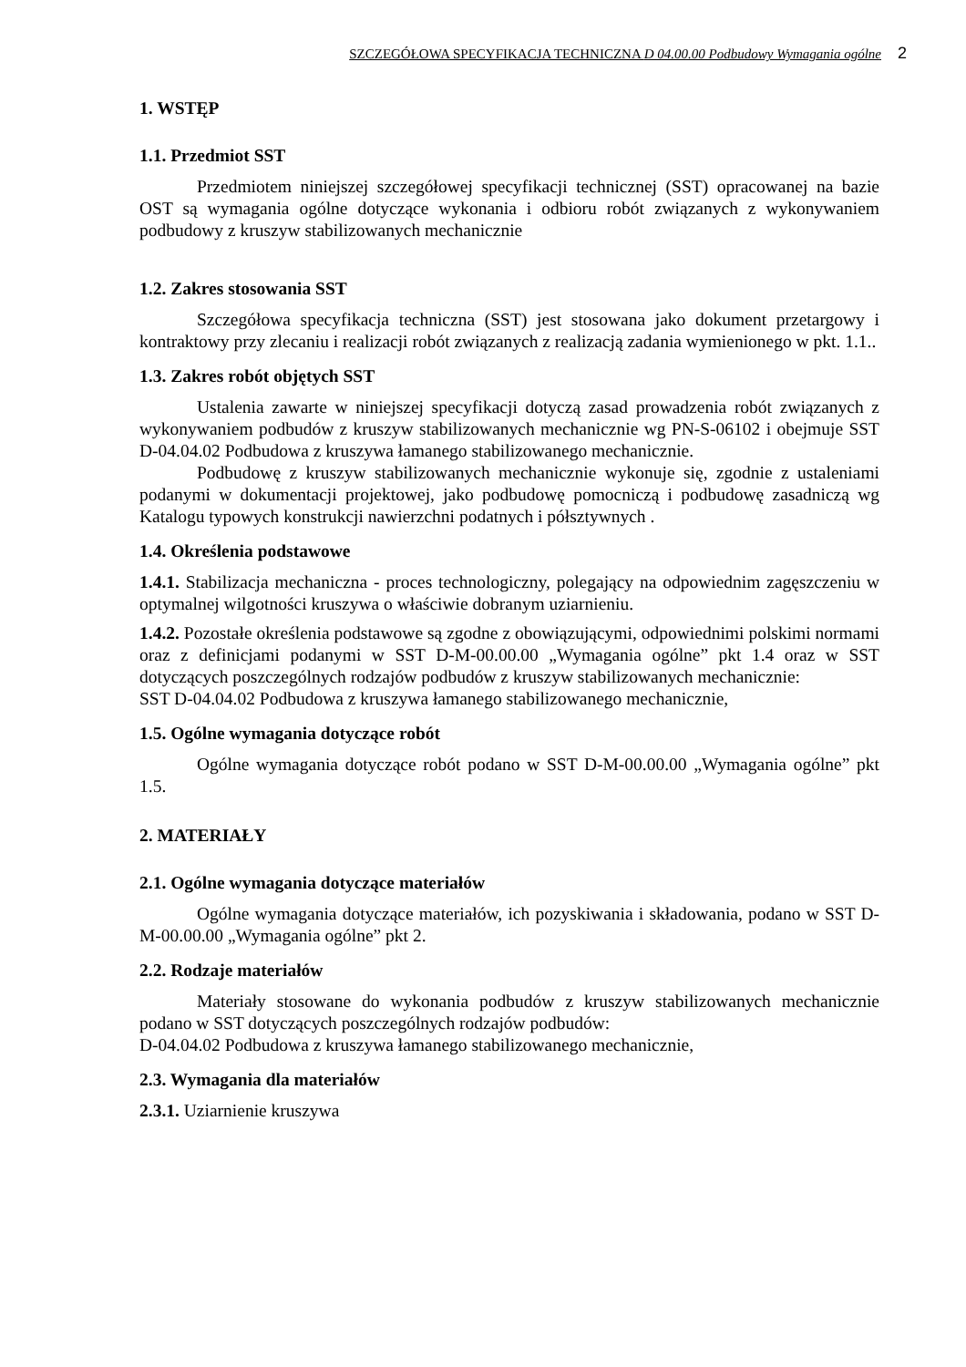SZCZEGÓŁOWA SPECYFIKACJA TECHNICZNA D 04.00.00 Podbudowy Wymagania ogólne 2
1. WSTĘP
1.1. Przedmiot SST
Przedmiotem niniejszej szczegółowej specyfikacji technicznej (SST) opracowanej na bazie OST są wymagania ogólne dotyczące wykonania i odbioru robót związanych z wykonywaniem podbudowy z kruszyw stabilizowanych mechanicznie
1.2. Zakres stosowania SST
Szczegółowa specyfikacja techniczna (SST) jest stosowana jako dokument przetargowy i kontraktowy przy zlecaniu i realizacji robót związanych z realizacją zadania wymienionego w pkt. 1.1..
1.3. Zakres robót objętych SST
Ustalenia zawarte w niniejszej specyfikacji dotyczą zasad prowadzenia robót związanych z wykonywaniem podbudów z kruszyw stabilizowanych mechanicznie wg PN-S-06102 i obejmuje SST D-04.04.02 Podbudowa z kruszywa łamanego stabilizowanego mechanicznie.
Podbudowę z kruszyw stabilizowanych mechanicznie wykonuje się, zgodnie z ustaleniami podanymi w dokumentacji projektowej, jako podbudowę pomocniczą i podbudowę zasadniczą wg Katalogu typowych konstrukcji nawierzchni podatnych i półsztywnych .
1.4. Określenia podstawowe
1.4.1. Stabilizacja mechaniczna - proces technologiczny, polegający na odpowiednim zagęszczeniu w optymalnej wilgotności kruszywa o właściwie dobranym uziarnieniu.
1.4.2. Pozostałe określenia podstawowe są zgodne z obowiązującymi, odpowiednimi polskimi normami oraz z definicjami podanymi w SST D-M-00.00.00 „Wymagania ogólne” pkt 1.4 oraz w SST dotyczących poszczególnych rodzajów podbudów z kruszyw stabilizowanych mechanicznie:
SST D-04.04.02 Podbudowa z kruszywa łamanego stabilizowanego mechanicznie,
1.5. Ogólne wymagania dotyczące robót
Ogólne wymagania dotyczące robót podano w SST D-M-00.00.00 „Wymagania ogólne” pkt 1.5.
2. MATERIAŁY
2.1. Ogólne wymagania dotyczące materiałów
Ogólne wymagania dotyczące materiałów, ich pozyskiwania i składowania, podano w SST D-M-00.00.00 „Wymagania ogólne” pkt 2.
2.2. Rodzaje materiałów
Materiały stosowane do wykonania podbudów z kruszyw stabilizowanych mechanicznie podano w SST dotyczących poszczególnych rodzajów podbudów:
D-04.04.02 Podbudowa z kruszywa łamanego stabilizowanego mechanicznie,
2.3. Wymagania dla materiałów
2.3.1. Uziarnienie kruszywa